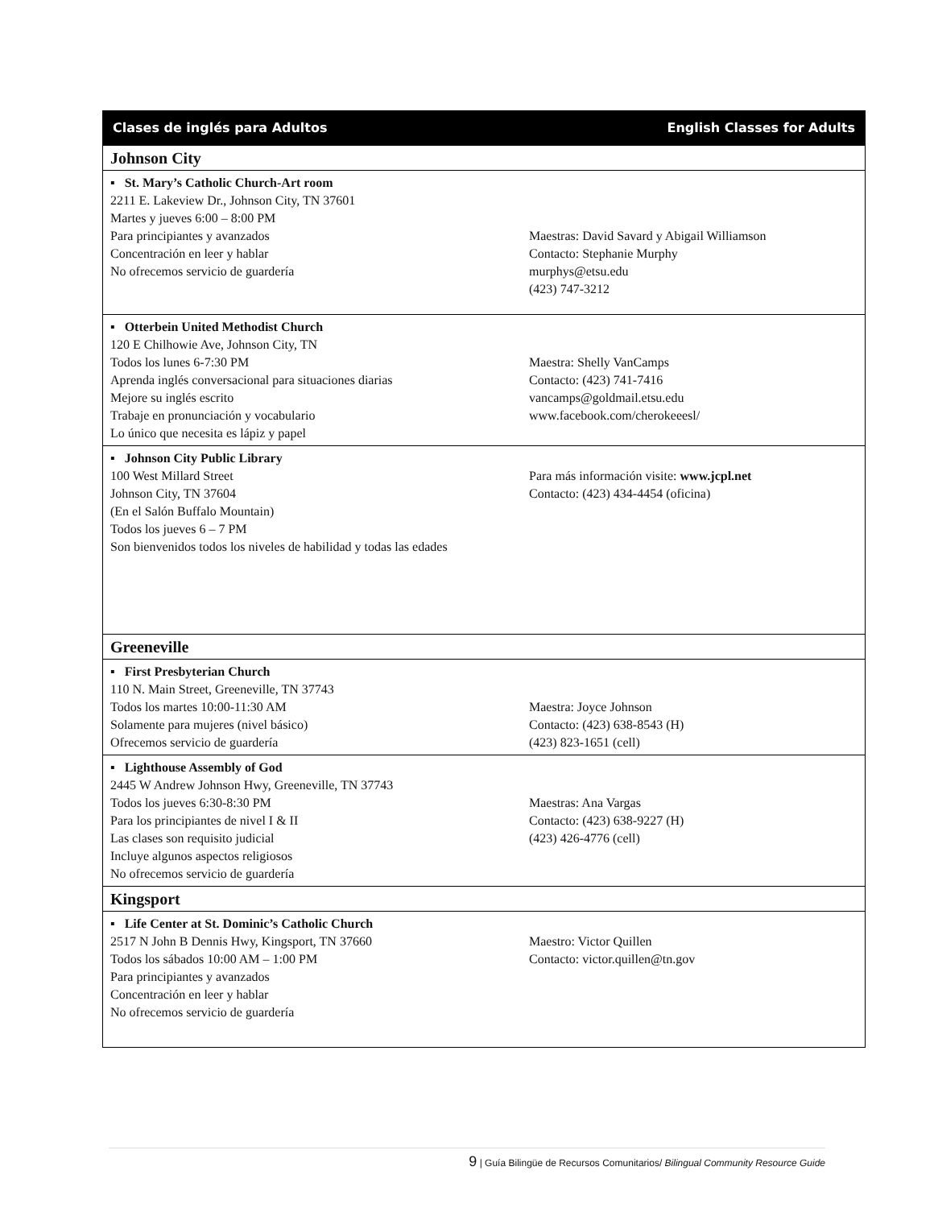| Clases de inglés para Adultos English Classes for Adults |
| Johnson City |
| ▪ St. Mary’s Catholic Church-Art room 2211 E. Lakeview Dr., Johnson City, TN 37601 Martes y jueves 6:00 – 8:00 PM Para principiantes y avanzados Concentración en leer y hablar No ofrecemos servicio de guardería Maestras: David Savard y Abigail Williamson Contacto: Stephanie Murphy murphys@etsu.edu (423) 747-3212 |
| ▪ Otterbein United Methodist Church 120 E Chilhowie Ave, Johnson City, TN Todos los lunes 6-7:30 PM Aprenda inglés conversacional para situaciones diarias Mejore su inglés escrito Trabaje en pronunciación y vocabulario Lo único que necesita es lápiz y papel Maestra: Shelly VanCamps Contacto: (423) 741-7416 vancamps@goldmail.etsu.edu www.facebook.com/cherokeeesl/ |
| ▪ Johnson City Public Library 100 West Millard Street Johnson City, TN 37604 (En el Salón Buffalo Mountain) Todos los jueves 6 – 7 PM Son bienvenidos todos los niveles de habilidad y todas las edades Para más información visite: www.jcpl.net Contacto: (423) 434-4454 (oficina) |
| Greeneville |
| ▪ First Presbyterian Church 110 N. Main Street, Greeneville, TN 37743 Todos los martes 10:00-11:30 AM Solamente para mujeres (nivel básico) Ofrecemos servicio de guardería Maestra: Joyce Johnson Contacto: (423) 638-8543 (H) (423) 823-1651 (cell) |
| ▪ Lighthouse Assembly of God 2445 W Andrew Johnson Hwy, Greeneville, TN 37743 Todos los jueves 6:30-8:30 PM Para los principiantes de nivel I & II Las clases son requisito judicial Incluye algunos aspectos religiosos No ofrecemos servicio de guardería Maestras: Ana Vargas Contacto: (423) 638-9227 (H) (423) 426-4776 (cell) |
| Kingsport |
| ▪ Life Center at St. Dominic’s Catholic Church 2517 N John B Dennis Hwy, Kingsport, TN 37660 Todos los sábados 10:00 AM – 1:00 PM Para principiantes y avanzados Concentración en leer y hablar No ofrecemos servicio de guardería Maestro: Victor Quillen Contacto: victor.quillen@tn.gov |
9 | Guía Bilingüe de Recursos Comunitarios/ Bilingual Community Resource Guide